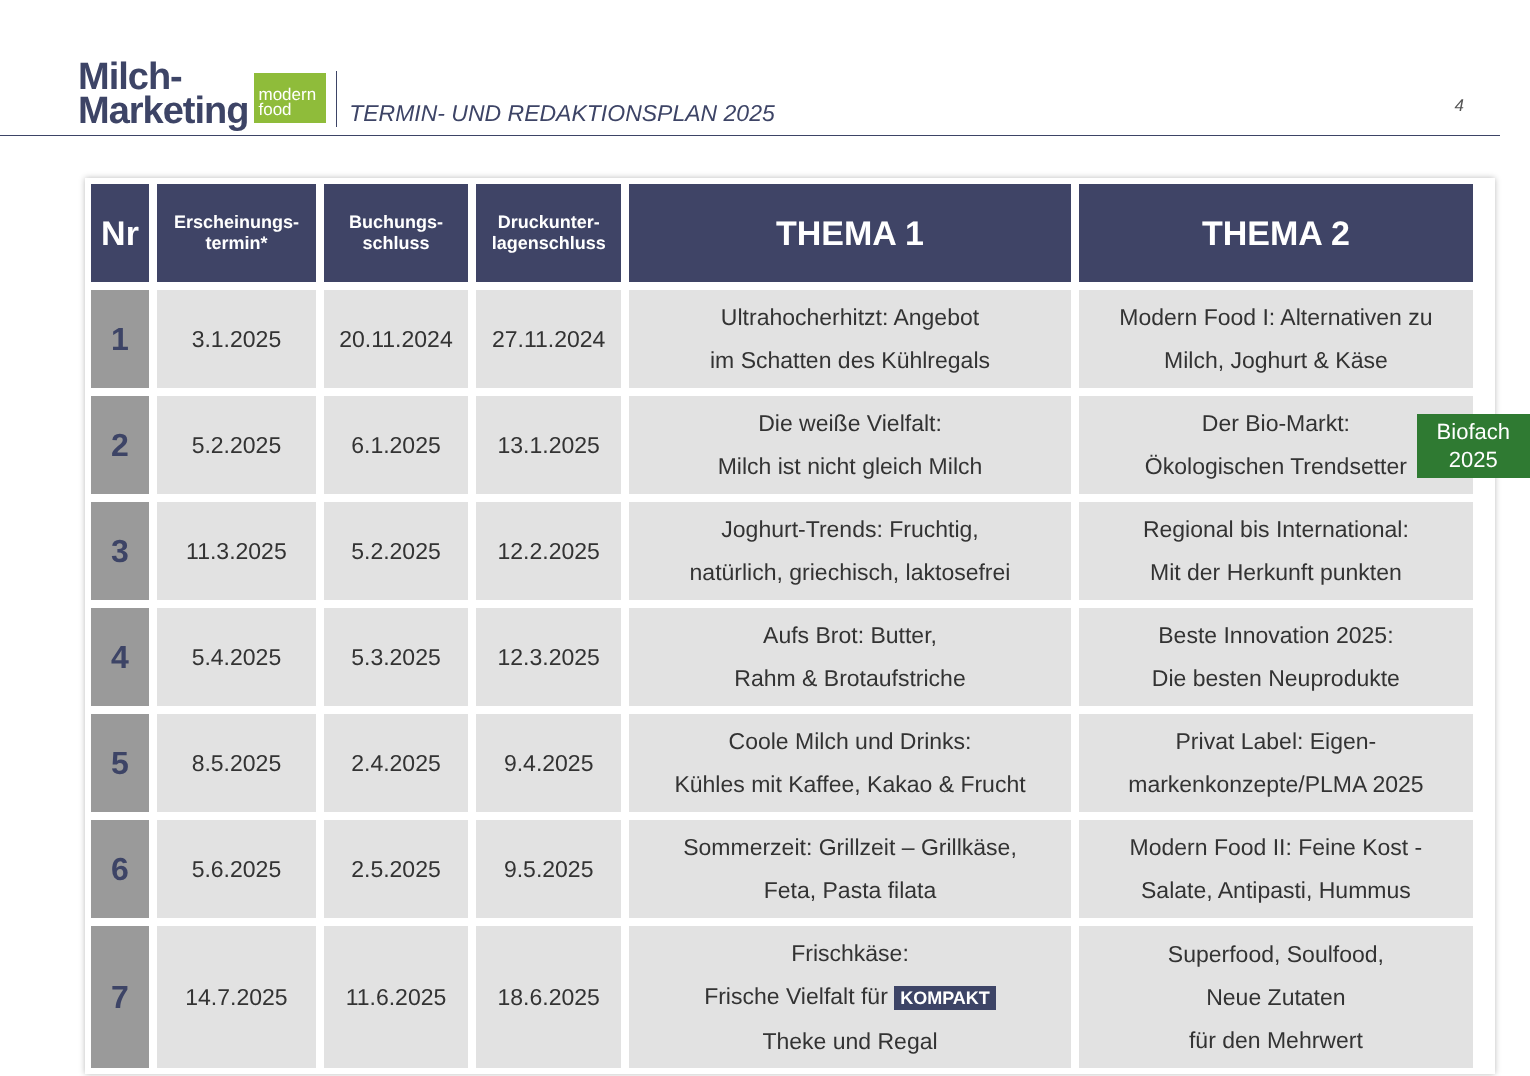Milch-
Marketing
modern
food
TERMIN- UND REDAKTIONSPLAN 2025
4
| Nr | Erscheinungs- termin* | Buchungs- schluss | Druckunter- lagenschluss | THEMA 1 | THEMA 2 |
| --- | --- | --- | --- | --- | --- |
| 1 | 3.1.2025 | 20.11.2024 | 27.11.2024 | Ultrahocherhitzt: Angebot im Schatten des Kühlregals | Modern Food I: Alternativen zu Milch, Joghurt & Käse |
| 2 | 5.2.2025 | 6.1.2025 | 13.1.2025 | Die weiße Vielfalt: Milch ist nicht gleich Milch | Der Bio-Markt: Ökologischen Trendsetter |
| 3 | 11.3.2025 | 5.2.2025 | 12.2.2025 | Joghurt-Trends: Fruchtig, natürlich, griechisch, laktosefrei | Regional bis International: Mit der Herkunft punkten |
| 4 | 5.4.2025 | 5.3.2025 | 12.3.2025 | Aufs Brot: Butter, Rahm & Brotaufstriche | Beste Innovation 2025: Die besten Neuprodukte |
| 5 | 8.5.2025 | 2.4.2025 | 9.4.2025 | Coole Milch und Drinks: Kühles mit Kaffee, Kakao & Frucht | Privat Label: Eigen- markenkonzepte/PLMA 2025 |
| 6 | 5.6.2025 | 2.5.2025 | 9.5.2025 | Sommerzeit: Grillzeit – Grillkäse, Feta, Pasta filata | Modern Food II: Feine Kost - Salate, Antipasti, Hummus |
| 7 | 14.7.2025 | 11.6.2025 | 18.6.2025 | Frischkäse: Frische Vielfalt für KOMPAKT Theke und Regal | Superfood, Soulfood, Neue Zutaten für den Mehrwert |
Biofach
2025